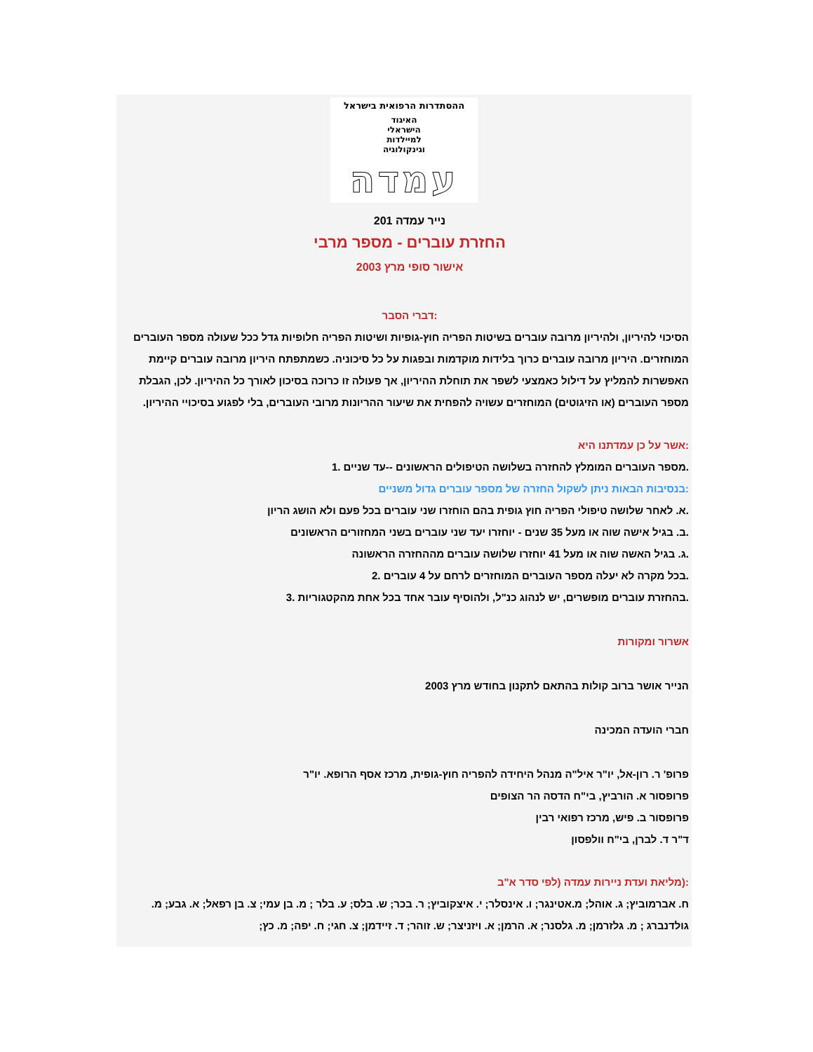ההסתדרות הרפואית בישראל
האיגוד
הישראלי
למיילדות
וגינקולוגיה
עמדה
נייר עמדה 201
החזרת עוברים - מספר מרבי
אישור סופי מרץ 2003
:דברי הסבר
הסיכוי להיריון, ולהיריון מרובה עוברים בשיטות הפריה חוץ-גופיות ושיטות הפריה חלופיות גדל ככל שעולה מספר העוברים המוחזרים. היריון מרובה עוברים כרוך בלידות מוקדמות ובפגות על כל סיכוניה. כשמתפתח היריון מרובה עוברים קיימת האפשרות להמליץ על דילול כאמצעי לשפר את תוחלת ההיריון, אך פעולה זו כרוכה בסיכון לאורך כל ההיריון. לכן, הגבלת מספר העוברים (או הזיגוטים) המוחזרים עשויה להפחית את שיעור ההריונות מרובי העוברים, בלי לפגוע בסיכויי ההיריון.
:אשר על כן עמדתנו היא
.מספר העוברים המומלץ להחזרה בשלושה הטיפולים הראשונים --עד שניים .1
:בנסיבות הבאות ניתן לשקול החזרה של מספר עוברים גדול משניים
.א. לאחר שלושה טיפולי הפריה חוץ גופית בהם הוחזרו שני עוברים בכל פעם ולא הושג הריון
.ב. בגיל אישה שוה או מעל 35 שנים - יוחזרו יעד שני עוברים בשני המחזורים הראשונים
.ג. בגיל האשה שוה או מעל 41 יוחזרו שלושה עוברים מההחזרה הראשונה
.בכל מקרה לא יעלה מספר העוברים המוחזרים לרחם על 4 עוברים .2
.בהחזרת עוברים מופשרים, יש לנהוג כנ"ל, ולהוסיף עובר אחד בכל אחת מהקטגוריות .3
אשרור ומקורות
הנייר אושר ברוב קולות בהתאם לתקנון בחודש מרץ 2003
חברי הועדה המכינה
פרופ' ר. רון-אל, יו"ר איל"ה מנהל היחידה להפריה חוץ-גופית, מרכז אסף הרופא. יו"ר
פרופסור א. הורביץ, בי"ח הדסה הר הצופים
פרופסור ב. פיש, מרכז רפואי רבין
ד"ר ד. לברן, בי"ח וולפסון
:(מליאת ועדת ניירות עמדה (לפי סדר א"ב
ח. אברמוביץ; ג. אוהל; מ.אטינגר; ו. אינסלר; י. איצקוביץ; ר. בכר; ש. בלס; ע. בלר ; מ. בן עמי; צ. בן רפאל; א. גבע; מ. גולדנברג ; מ. גלזרמן; מ. גלסנר; א. הרמן; א. ויזניצר; ש. זוהר; ד. זיידמן; צ. חגי; ח. יפה; מ. כץ;